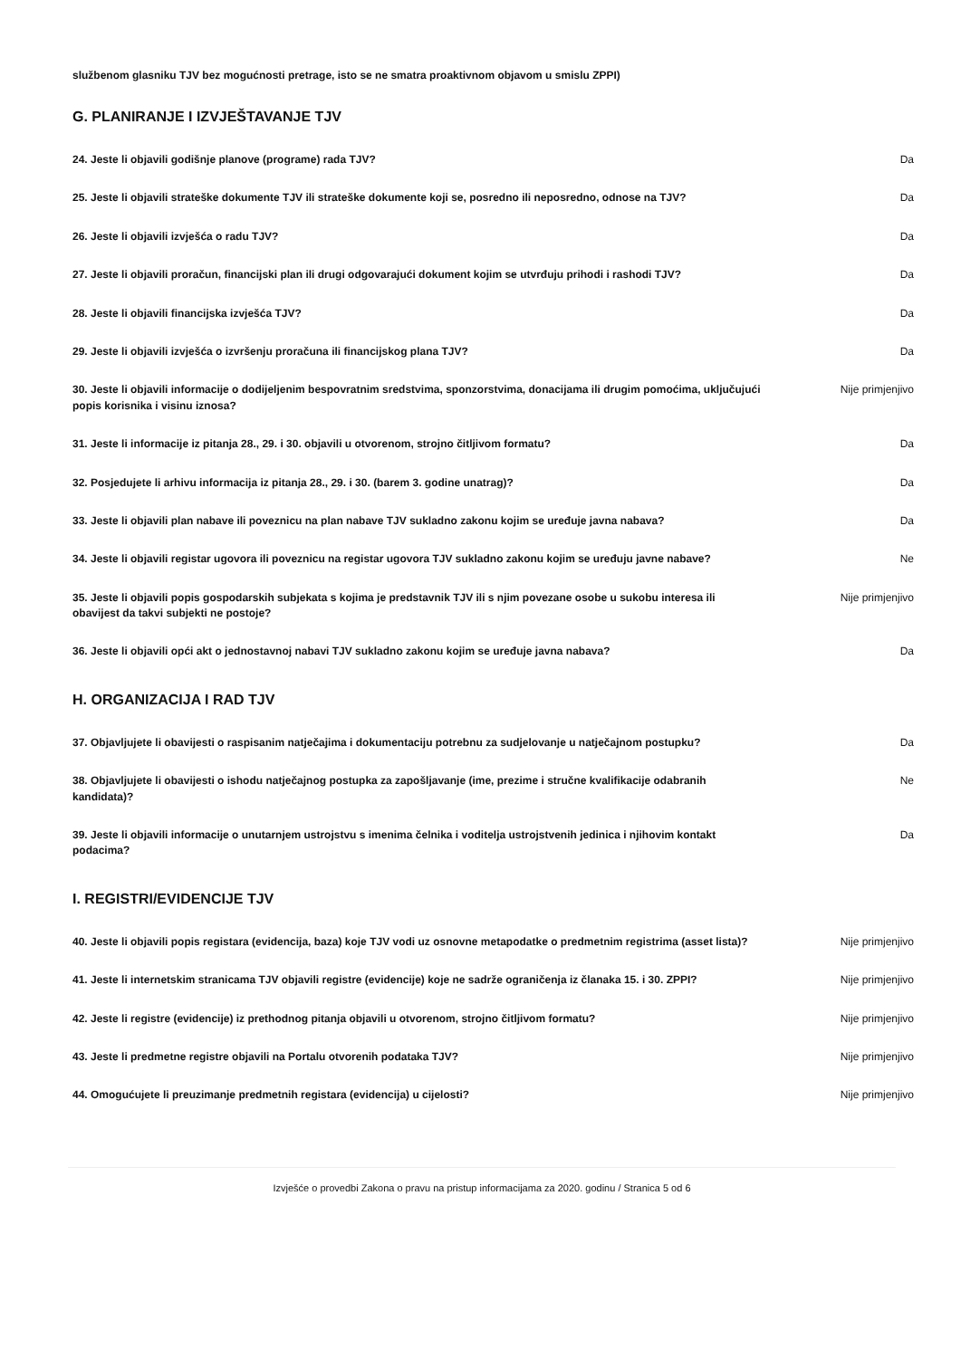službenom glasniku TJV bez mogućnosti pretrage, isto se ne smatra proaktivnom objavom u smislu ZPPI)
G. PLANIRANJE I IZVJEŠTAVANJE TJV
| 24. Jeste li objavili godišnje planove (programe) rada TJV? | Da |
| 25. Jeste li objavili strateške dokumente TJV ili strateške dokumente koji se, posredno ili neposredno, odnose na TJV? | Da |
| 26. Jeste li objavili izvješća o radu TJV? | Da |
| 27. Jeste li objavili proračun, financijski plan ili drugi odgovarajući dokument kojim se utvrđuju prihodi i rashodi TJV? | Da |
| 28. Jeste li objavili financijska izvješća TJV? | Da |
| 29. Jeste li objavili izvješća o izvršenju proračuna ili financijskog plana TJV? | Da |
| 30. Jeste li objavili informacije o dodijeljenim bespovratnim sredstvima, sponzorstvima, donacijama ili drugim pomoćima, uključujući popis korisnika i visinu iznosa? | Nije primjenjivo |
| 31. Jeste li informacije iz pitanja 28., 29. i 30. objavili u otvorenom, strojno čitljivom formatu? | Da |
| 32. Posjedujete li arhivu informacija iz pitanja 28., 29. i 30. (barem 3. godine unatrag)? | Da |
| 33. Jeste li objavili plan nabave ili poveznicu na plan nabave TJV sukladno zakonu kojim se uređuje javna nabava? | Da |
| 34. Jeste li objavili registar ugovora ili poveznicu na registar ugovora TJV sukladno zakonu kojim se uređuju javne nabave? | Ne |
| 35. Jeste li objavili popis gospodarskih subjekata s kojima je predstavnik TJV ili s njim povezane osobe u sukobu interesa ili obavijest da takvi subjekti ne postoje? | Nije primjenjivo |
| 36. Jeste li objavili opći akt o jednostavnoj nabavi TJV sukladno zakonu kojim se uređuje javna nabava? | Da |
H. ORGANIZACIJA I RAD TJV
| 37. Objavljujete li obavijesti o raspisanim natječajima i dokumentaciju potrebnu za sudjelovanje u natječajnom postupku? | Da |
| 38. Objavljujete li obavijesti o ishodu natječajnog postupka za zapošljavanje (ime, prezime i stručne kvalifikacije odabranih kandidata)? | Ne |
| 39. Jeste li objavili informacije o unutarnjem ustrojstvu s imenima čelnika i voditelja ustrojstvenih jedinica i njihovim kontakt podacima? | Da |
I. REGISTRI/EVIDENCIJE TJV
| 40. Jeste li objavili popis registara (evidencija, baza) koje TJV vodi uz osnovne metapodatke o predmetnim registrima (asset lista)? | Nije primjenjivo |
| 41. Jeste li internetskim stranicama TJV objavili registre (evidencije) koje ne sadrže ograničenja iz članaka 15. i 30. ZPPI? | Nije primjenjivo |
| 42. Jeste li registre (evidencije) iz prethodnog pitanja objavili u otvorenom, strojno čitljivom formatu? | Nije primjenjivo |
| 43. Jeste li predmetne registre objavili na Portalu otvorenih podataka TJV? | Nije primjenjivo |
| 44. Omogućujete li preuzimanje predmetnih registara (evidencija) u cijelosti? | Nije primjenjivo |
Izvješće o provedbi Zakona o pravu na pristup informacijama za 2020. godinu / Stranica 5 od 6